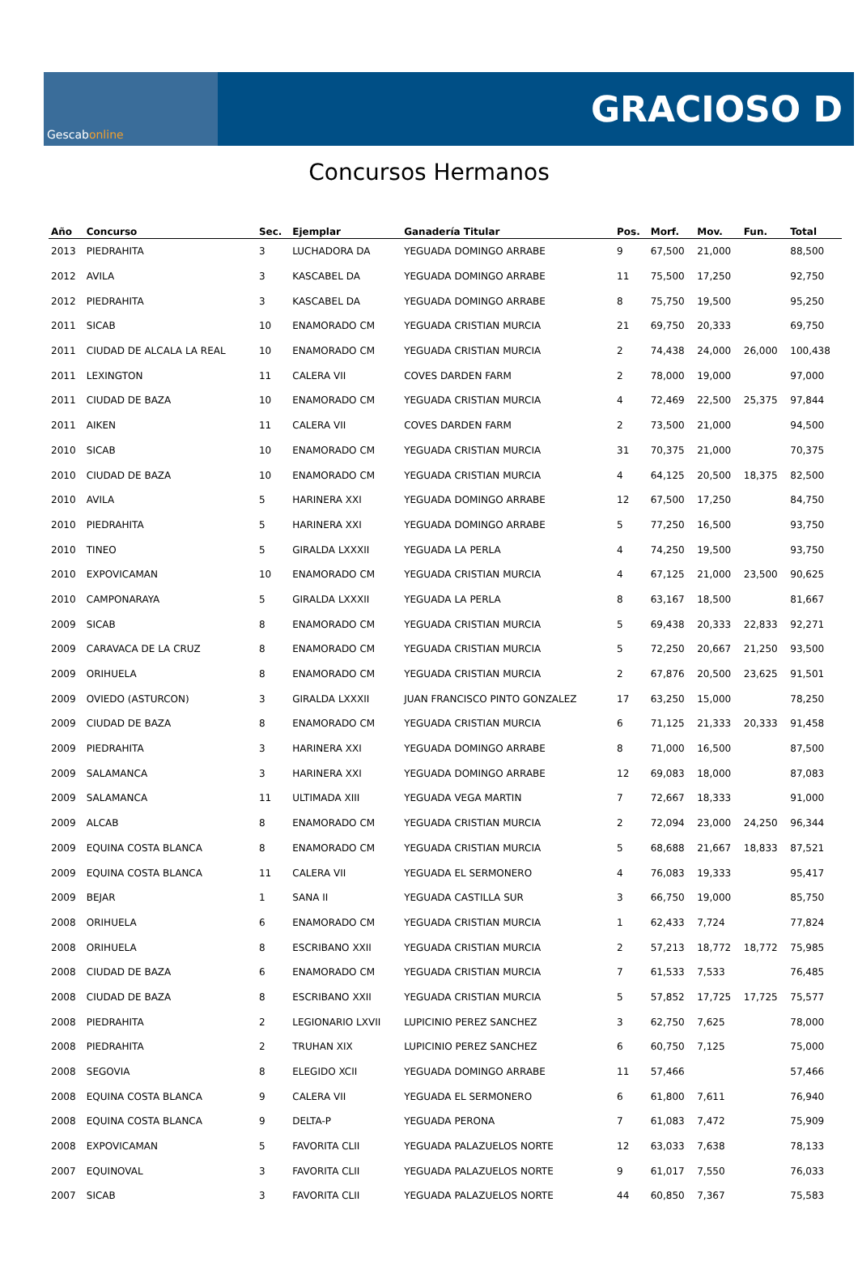Gescab online
GRACIOSO D
Concursos Hermanos
| Año | Concurso | Sec. | Ejemplar | Ganadería Titular | Pos. | Morf. | Mov. | Fun. | Total |
| --- | --- | --- | --- | --- | --- | --- | --- | --- | --- |
| 2013 | PIEDRAHITA | 3 | LUCHADORA DA | YEGUADA DOMINGO ARRABE | 9 | 67,500 | 21,000 | | 88,500 |
| 2012 | AVILA | 3 | KASCABEL DA | YEGUADA DOMINGO ARRABE | 11 | 75,500 | 17,250 | | 92,750 |
| 2012 | PIEDRAHITA | 3 | KASCABEL DA | YEGUADA DOMINGO ARRABE | 8 | 75,750 | 19,500 | | 95,250 |
| 2011 | SICAB | 10 | ENAMORADO CM | YEGUADA CRISTIAN MURCIA | 21 | 69,750 | 20,333 | | 69,750 |
| 2011 | CIUDAD DE ALCALA LA REAL | 10 | ENAMORADO CM | YEGUADA CRISTIAN MURCIA | 2 | 74,438 | 24,000 | 26,000 | 100,438 |
| 2011 | LEXINGTON | 11 | CALERA VII | COVES DARDEN FARM | 2 | 78,000 | 19,000 | | 97,000 |
| 2011 | CIUDAD DE BAZA | 10 | ENAMORADO CM | YEGUADA CRISTIAN MURCIA | 4 | 72,469 | 22,500 | 25,375 | 97,844 |
| 2011 | AIKEN | 11 | CALERA VII | COVES DARDEN FARM | 2 | 73,500 | 21,000 | | 94,500 |
| 2010 | SICAB | 10 | ENAMORADO CM | YEGUADA CRISTIAN MURCIA | 31 | 70,375 | 21,000 | | 70,375 |
| 2010 | CIUDAD DE BAZA | 10 | ENAMORADO CM | YEGUADA CRISTIAN MURCIA | 4 | 64,125 | 20,500 | 18,375 | 82,500 |
| 2010 | AVILA | 5 | HARINERA XXI | YEGUADA DOMINGO ARRABE | 12 | 67,500 | 17,250 | | 84,750 |
| 2010 | PIEDRAHITA | 5 | HARINERA XXI | YEGUADA DOMINGO ARRABE | 5 | 77,250 | 16,500 | | 93,750 |
| 2010 | TINEO | 5 | GIRALDA LXXXII | YEGUADA LA PERLA | 4 | 74,250 | 19,500 | | 93,750 |
| 2010 | EXPOVICAMAN | 10 | ENAMORADO CM | YEGUADA CRISTIAN MURCIA | 4 | 67,125 | 21,000 | 23,500 | 90,625 |
| 2010 | CAMPONARAYA | 5 | GIRALDA LXXXII | YEGUADA LA PERLA | 8 | 63,167 | 18,500 | | 81,667 |
| 2009 | SICAB | 8 | ENAMORADO CM | YEGUADA CRISTIAN MURCIA | 5 | 69,438 | 20,333 | 22,833 | 92,271 |
| 2009 | CARAVACA DE LA CRUZ | 8 | ENAMORADO CM | YEGUADA CRISTIAN MURCIA | 5 | 72,250 | 20,667 | 21,250 | 93,500 |
| 2009 | ORIHUELA | 8 | ENAMORADO CM | YEGUADA CRISTIAN MURCIA | 2 | 67,876 | 20,500 | 23,625 | 91,501 |
| 2009 | OVIEDO (ASTURCON) | 3 | GIRALDA LXXXII | JUAN FRANCISCO PINTO GONZALEZ | 17 | 63,250 | 15,000 | | 78,250 |
| 2009 | CIUDAD DE BAZA | 8 | ENAMORADO CM | YEGUADA CRISTIAN MURCIA | 6 | 71,125 | 21,333 | 20,333 | 91,458 |
| 2009 | PIEDRAHITA | 3 | HARINERA XXI | YEGUADA DOMINGO ARRABE | 8 | 71,000 | 16,500 | | 87,500 |
| 2009 | SALAMANCA | 3 | HARINERA XXI | YEGUADA DOMINGO ARRABE | 12 | 69,083 | 18,000 | | 87,083 |
| 2009 | SALAMANCA | 11 | ULTIMADA XIII | YEGUADA VEGA MARTIN | 7 | 72,667 | 18,333 | | 91,000 |
| 2009 | ALCAB | 8 | ENAMORADO CM | YEGUADA CRISTIAN MURCIA | 2 | 72,094 | 23,000 | 24,250 | 96,344 |
| 2009 | EQUINA COSTA BLANCA | 8 | ENAMORADO CM | YEGUADA CRISTIAN MURCIA | 5 | 68,688 | 21,667 | 18,833 | 87,521 |
| 2009 | EQUINA COSTA BLANCA | 11 | CALERA VII | YEGUADA EL SERMONERO | 4 | 76,083 | 19,333 | | 95,417 |
| 2009 | BEJAR | 1 | SANA II | YEGUADA CASTILLA SUR | 3 | 66,750 | 19,000 | | 85,750 |
| 2008 | ORIHUELA | 6 | ENAMORADO CM | YEGUADA CRISTIAN MURCIA | 1 | 62,433 | 7,724 | | 77,824 |
| 2008 | ORIHUELA | 8 | ESCRIBANO XXII | YEGUADA CRISTIAN MURCIA | 2 | 57,213 | 18,772 | 18,772 | 75,985 |
| 2008 | CIUDAD DE BAZA | 6 | ENAMORADO CM | YEGUADA CRISTIAN MURCIA | 7 | 61,533 | 7,533 | | 76,485 |
| 2008 | CIUDAD DE BAZA | 8 | ESCRIBANO XXII | YEGUADA CRISTIAN MURCIA | 5 | 57,852 | 17,725 | 17,725 | 75,577 |
| 2008 | PIEDRAHITA | 2 | LEGIONARIO LXVII | LUPICINIO PEREZ SANCHEZ | 3 | 62,750 | 7,625 | | 78,000 |
| 2008 | PIEDRAHITA | 2 | TRUHAN XIX | LUPICINIO PEREZ SANCHEZ | 6 | 60,750 | 7,125 | | 75,000 |
| 2008 | SEGOVIA | 8 | ELEGIDO XCII | YEGUADA DOMINGO ARRABE | 11 | 57,466 | | | 57,466 |
| 2008 | EQUINA COSTA BLANCA | 9 | CALERA VII | YEGUADA EL SERMONERO | 6 | 61,800 | 7,611 | | 76,940 |
| 2008 | EQUINA COSTA BLANCA | 9 | DELTA-P | YEGUADA PERONA | 7 | 61,083 | 7,472 | | 75,909 |
| 2008 | EXPOVICAMAN | 5 | FAVORITA CLII | YEGUADA PALAZUELOS NORTE | 12 | 63,033 | 7,638 | | 78,133 |
| 2007 | EQUINOVAL | 3 | FAVORITA CLII | YEGUADA PALAZUELOS NORTE | 9 | 61,017 | 7,550 | | 76,033 |
| 2007 | SICAB | 3 | FAVORITA CLII | YEGUADA PALAZUELOS NORTE | 44 | 60,850 | 7,367 | | 75,583 |